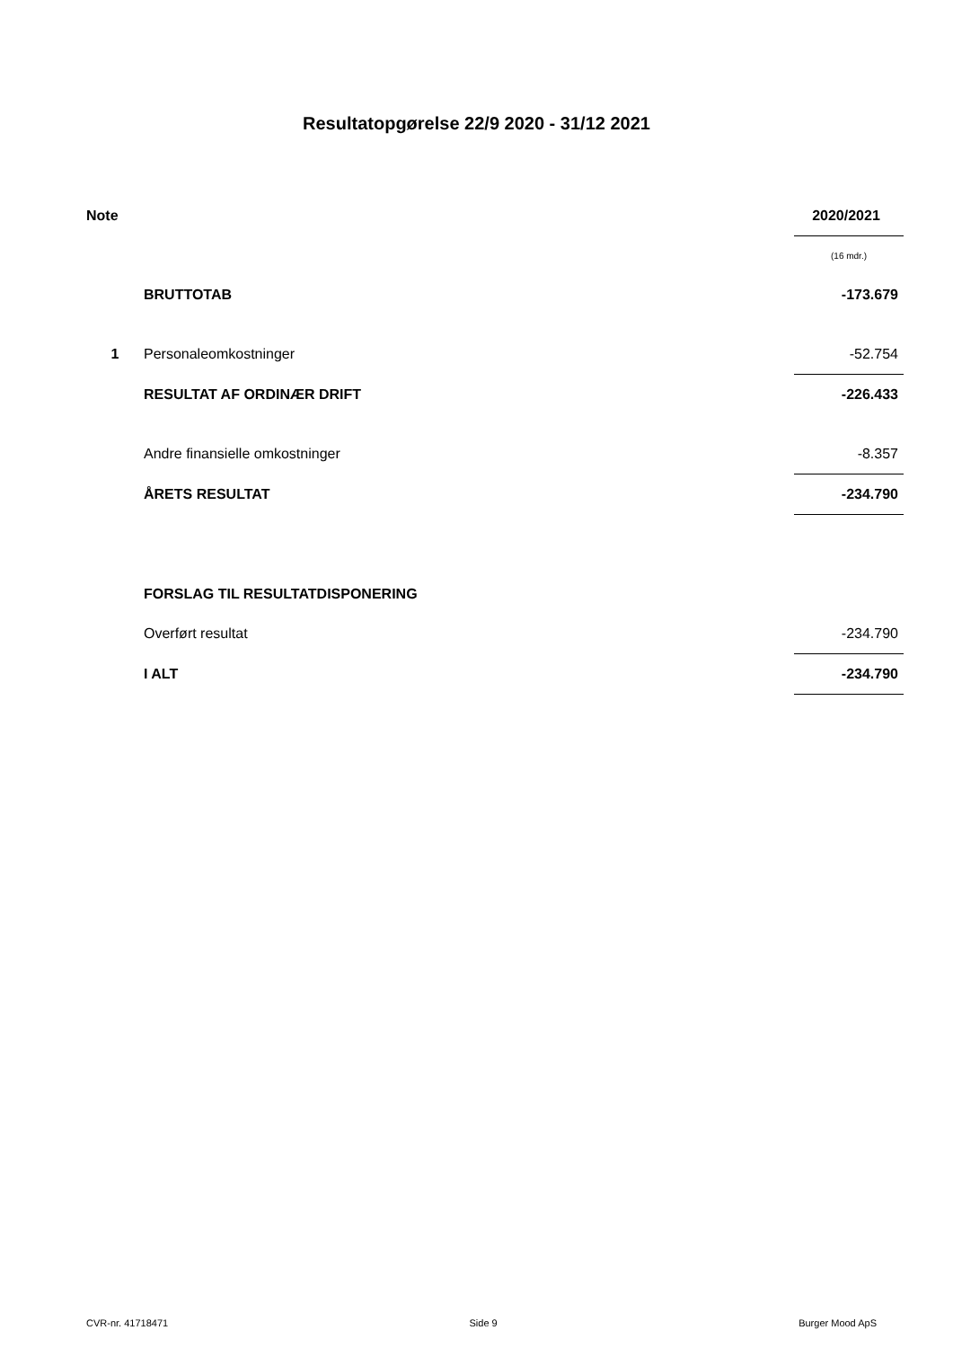Resultatopgørelse 22/9 2020 - 31/12 2021
| Note | | 2020/2021 |
| | | (16 mdr.) |
| | BRUTTOTAB | -173.679 |
| 1 | Personaleomkostninger | -52.754 |
| | RESULTAT AF ORDINÆR DRIFT | -226.433 |
| | Andre finansielle omkostninger | -8.357 |
| | ÅRETS RESULTAT | -234.790 |
| | FORSLAG TIL RESULTATDISPONERING | |
| | Overført resultat | -234.790 |
| | I ALT | -234.790 |
CVR-nr. 41718471 Side 9 Burger Mood ApS